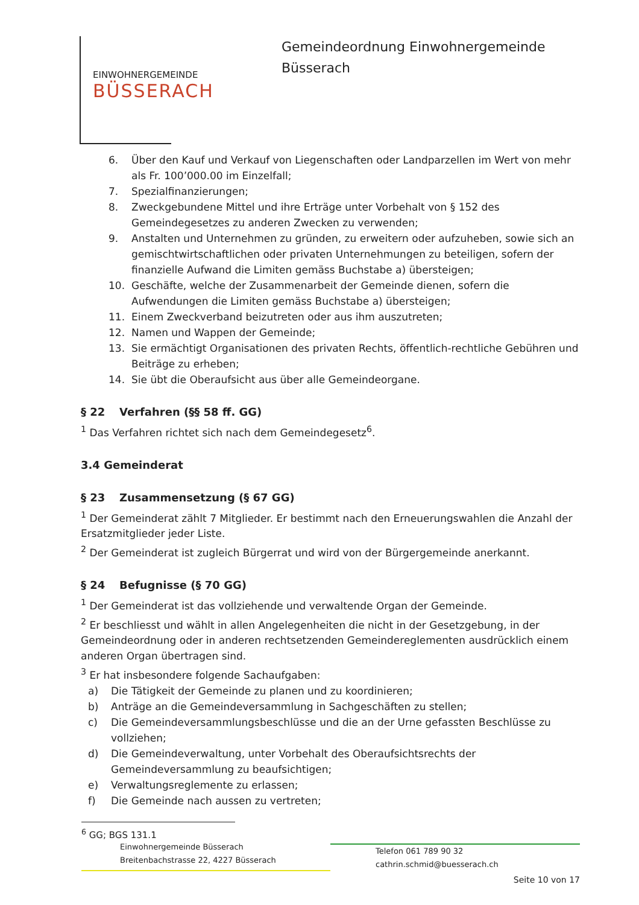EINWOHNERGEMEINDE
BÜSSERACH
Gemeindeordnung Einwohnergemeinde
Büsserach
6. Über den Kauf und Verkauf von Liegenschaften oder Landparzellen im Wert von mehr als Fr. 100’000.00 im Einzelfall;
7. Spezialfinanzierungen;
8. Zweckgebundene Mittel und ihre Erträge unter Vorbehalt von § 152 des Gemeindegesetzes zu anderen Zwecken zu verwenden;
9. Anstalten und Unternehmen zu gründen, zu erweitern oder aufzuheben, sowie sich an gemischtwirtschaftlichen oder privaten Unternehmungen zu beteiligen, sofern der finanzielle Aufwand die Limiten gemäss Buchstabe a) übersteigen;
10. Geschäfte, welche der Zusammenarbeit der Gemeinde dienen, sofern die Aufwendungen die Limiten gemäss Buchstabe a) übersteigen;
11. Einem Zweckverband beizutreten oder aus ihm auszutreten;
12. Namen und Wappen der Gemeinde;
13. Sie ermächtigt Organisationen des privaten Rechts, öffentlich-rechtliche Gebühren und Beiträge zu erheben;
14. Sie übt die Oberaufsicht aus über alle Gemeindeorgane.
§ 22 Verfahren (§§ 58 ff. GG)
<sup>1</sup> Das Verfahren richtet sich nach dem Gemeindegesetz<sup>6</sup>.
3.4 Gemeinderat
§ 23 Zusammensetzung (§ 67 GG)
<sup>1</sup> Der Gemeinderat zählt 7 Mitglieder. Er bestimmt nach den Erneuerungswahlen die Anzahl der Ersatzmitglieder jeder Liste.
<sup>2</sup> Der Gemeinderat ist zugleich Bürgerrat und wird von der Bürgergemeinde anerkannt.
§ 24 Befugnisse (§ 70 GG)
<sup>1</sup> Der Gemeinderat ist das vollziehende und verwaltende Organ der Gemeinde.
<sup>2</sup> Er beschliesst und wählt in allen Angelegenheiten die nicht in der Gesetzgebung, in der Gemeindeordnung oder in anderen rechtsetzenden Gemeindereglementen ausdrücklich einem anderen Organ übertragen sind.
<sup>3</sup> Er hat insbesondere folgende Sachaufgaben:
a) Die Tätigkeit der Gemeinde zu planen und zu koordinieren;
b) Anträge an die Gemeindeversammlung in Sachgeschäften zu stellen;
c) Die Gemeindeversammlungsbeschlüsse und die an der Urne gefassten Beschlüsse zu vollziehen;
d) Die Gemeindeverwaltung, unter Vorbehalt des Oberaufsichtsrechts der Gemeindeversammlung zu beaufsichtigen;
e) Verwaltungsreglemente zu erlassen;
f) Die Gemeinde nach aussen zu vertreten;
<sup>6</sup> GG; BGS 131.1
Einwohnergemeinde Büsserach
Breitenbachstrasse 22, 4227 Büsserach
Telefon 061 789 90 32
cathrin.schmid@buesserach.ch
Seite 10 von 17